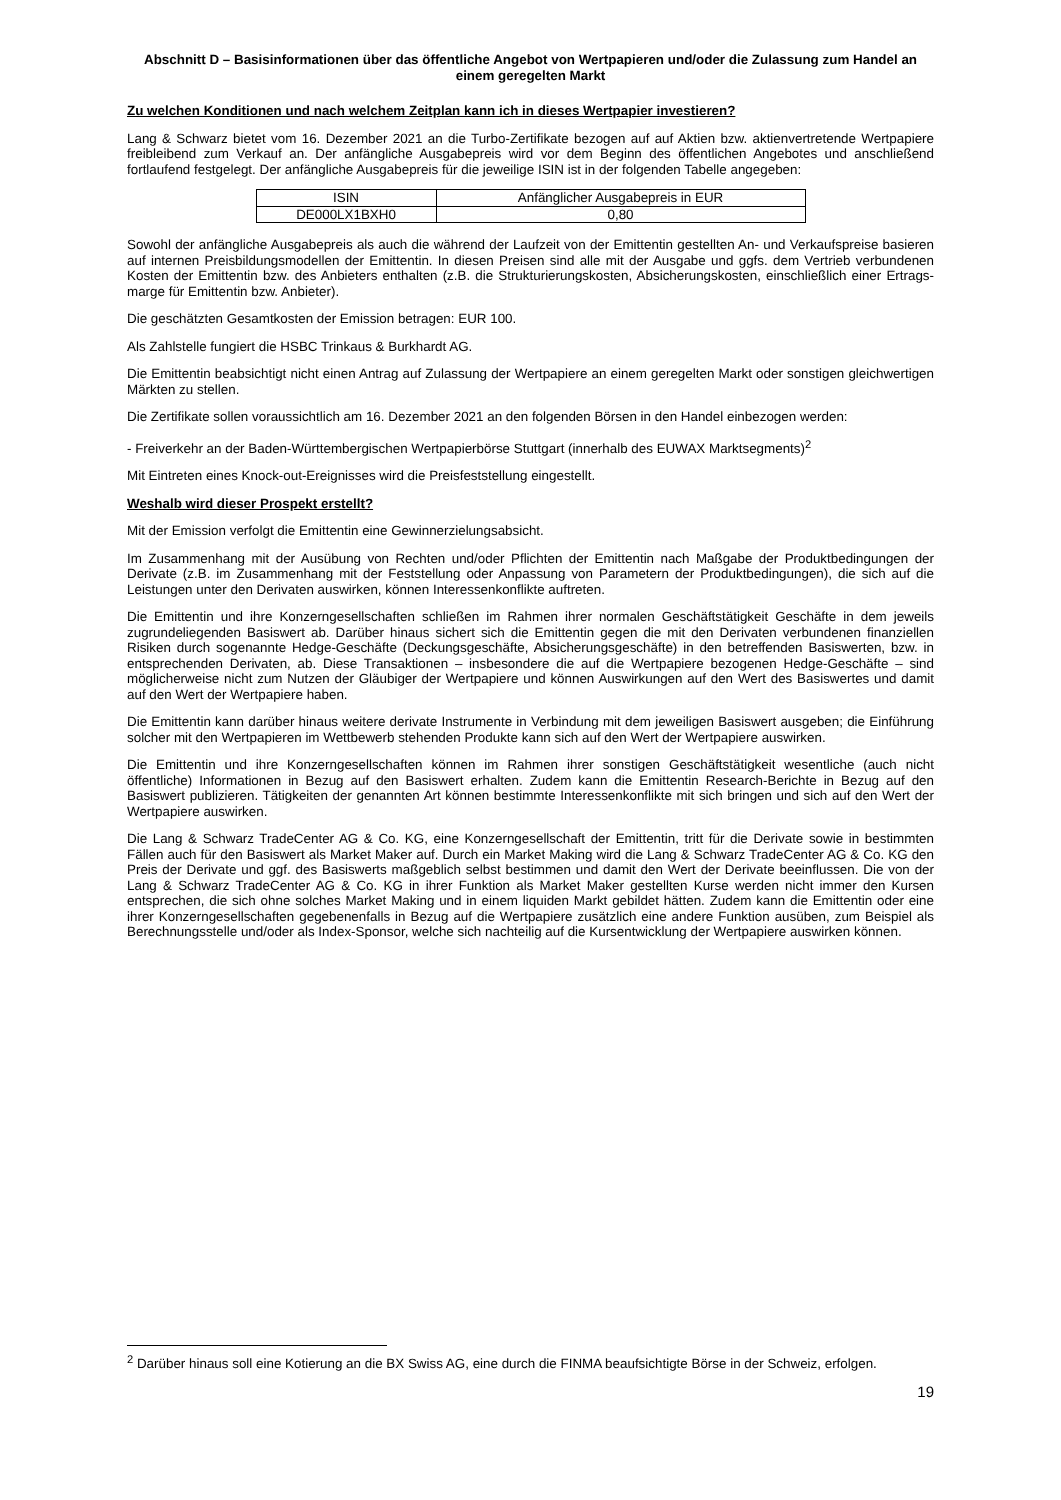Abschnitt D – Basisinformationen über das öffentliche Angebot von Wertpapieren und/oder die Zulassung zum Handel an einem geregelten Markt
Zu welchen Konditionen und nach welchem Zeitplan kann ich in dieses Wertpapier investieren?
Lang & Schwarz bietet vom 16. Dezember 2021 an die Turbo-Zertifikate bezogen auf auf Aktien bzw. aktienvertretende Wertpapiere freibleibend zum Verkauf an. Der anfängliche Ausgabepreis wird vor dem Beginn des öffentlichen Angebotes und anschließend fortlaufend festgelegt. Der anfängliche Ausgabepreis für die jeweilige ISIN ist in der folgenden Tabelle angegeben:
| ISIN | Anfänglicher Ausgabepreis in EUR |
| --- | --- |
| DE000LX1BXH0 | 0,80 |
Sowohl der anfängliche Ausgabepreis als auch die während der Laufzeit von der Emittentin gestellten An- und Verkaufspreise basieren auf internen Preisbildungsmodellen der Emittentin. In diesen Preisen sind alle mit der Ausgabe und ggfs. dem Vertrieb verbundenen Kosten der Emittentin bzw. des Anbieters enthalten (z.B. die Strukturierungskosten, Absicherungskosten, einschließlich einer Ertrags-marge für Emittentin bzw. Anbieter).
Die geschätzten Gesamtkosten der Emission betragen: EUR 100.
Als Zahlstelle fungiert die HSBC Trinkaus & Burkhardt AG.
Die Emittentin beabsichtigt nicht einen Antrag auf Zulassung der Wertpapiere an einem geregelten Markt oder sonstigen gleichwertigen Märkten zu stellen.
Die Zertifikate sollen voraussichtlich am 16. Dezember 2021 an den folgenden Börsen in den Handel einbezogen werden:
- Freiverkehr an der Baden-Württembergischen Wertpapierbörse Stuttgart (innerhalb des EUWAX Marktsegments)<sup>2</sup>
Mit Eintreten eines Knock-out-Ereignisses wird die Preisfeststellung eingestellt.
Weshalb wird dieser Prospekt erstellt?
Mit der Emission verfolgt die Emittentin eine Gewinnerzielungsabsicht.
Im Zusammenhang mit der Ausübung von Rechten und/oder Pflichten der Emittentin nach Maßgabe der Produktbedingungen der Derivate (z.B. im Zusammenhang mit der Feststellung oder Anpassung von Parametern der Produktbedingungen), die sich auf die Leistungen unter den Derivaten auswirken, können Interessenkonflikte auftreten.
Die Emittentin und ihre Konzerngesellschaften schließen im Rahmen ihrer normalen Geschäftstätigkeit Geschäfte in dem jeweils zugrundeliegenden Basiswert ab. Darüber hinaus sichert sich die Emittentin gegen die mit den Derivaten verbundenen finanziellen Risiken durch sogenannte Hedge-Geschäfte (Deckungsgeschäfte, Absicherungsgeschäfte) in den betreffenden Basiswerten, bzw. in entsprechenden Derivaten, ab. Diese Transaktionen – insbesondere die auf die Wertpapiere bezogenen Hedge-Geschäfte – sind möglicherweise nicht zum Nutzen der Gläubiger der Wertpapiere und können Auswirkungen auf den Wert des Basiswertes und damit auf den Wert der Wertpapiere haben.
Die Emittentin kann darüber hinaus weitere derivate Instrumente in Verbindung mit dem jeweiligen Basiswert ausgeben; die Einführung solcher mit den Wertpapieren im Wettbewerb stehenden Produkte kann sich auf den Wert der Wertpapiere auswirken.
Die Emittentin und ihre Konzerngesellschaften können im Rahmen ihrer sonstigen Geschäftstätigkeit wesentliche (auch nicht öffentliche) Informationen in Bezug auf den Basiswert erhalten. Zudem kann die Emittentin Research-Berichte in Bezug auf den Basiswert publizieren. Tätigkeiten der genannten Art können bestimmte Interessenkonflikte mit sich bringen und sich auf den Wert der Wertpapiere auswirken.
Die Lang & Schwarz TradeCenter AG & Co. KG, eine Konzerngesellschaft der Emittentin, tritt für die Derivate sowie in bestimmten Fällen auch für den Basiswert als Market Maker auf. Durch ein Market Making wird die Lang & Schwarz TradeCenter AG & Co. KG den Preis der Derivate und ggf. des Basiswerts maßgeblich selbst bestimmen und damit den Wert der Derivate beeinflussen. Die von der Lang & Schwarz TradeCenter AG & Co. KG in ihrer Funktion als Market Maker gestellten Kurse werden nicht immer den Kursen entsprechen, die sich ohne solches Market Making und in einem liquiden Markt gebildet hätten. Zudem kann die Emittentin oder eine ihrer Konzerngesellschaften gegebenenfalls in Bezug auf die Wertpapiere zusätzlich eine andere Funktion ausüben, zum Beispiel als Berechnungsstelle und/oder als Index-Sponsor, welche sich nachteilig auf die Kursentwicklung der Wertpapiere auswirken können.
<sup>2</sup> Darüber hinaus soll eine Kotierung an die BX Swiss AG, eine durch die FINMA beaufsichtigte Börse in der Schweiz, erfolgen.
19